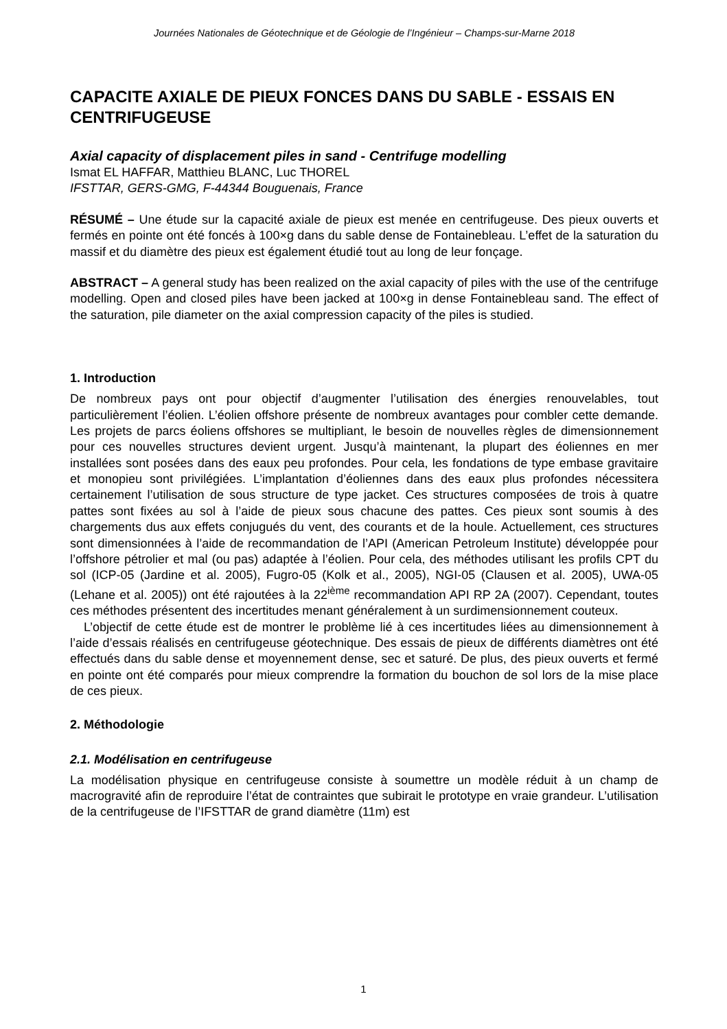Journées Nationales de Géotechnique et de Géologie de l’Ingénieur – Champs-sur-Marne 2018
CAPACITE AXIALE DE PIEUX FONCES DANS DU SABLE - ESSAIS EN CENTRIFUGEUSE
Axial capacity of displacement piles in sand - Centrifuge modelling
Ismat EL HAFFAR, Matthieu BLANC, Luc THOREL
IFSTTAR, GERS-GMG, F-44344 Bouguenais, France
RÉSUMÉ – Une étude sur la capacité axiale de pieux est menée en centrifugeuse. Des pieux ouverts et fermés en pointe ont été foncés à 100×g dans du sable dense de Fontainebleau. L’effet de la saturation du massif et du diamètre des pieux est également étudié tout au long de leur fonçage.
ABSTRACT – A general study has been realized on the axial capacity of piles with the use of the centrifuge modelling. Open and closed piles have been jacked at 100×g in dense Fontainebleau sand. The effect of the saturation, pile diameter on the axial compression capacity of the piles is studied.
1. Introduction
De nombreux pays ont pour objectif d’augmenter l’utilisation des énergies renouvelables, tout particulièrement l’éolien. L’éolien offshore présente de nombreux avantages pour combler cette demande. Les projets de parcs éoliens offshores se multipliant, le besoin de nouvelles règles de dimensionnement pour ces nouvelles structures devient urgent. Jusqu’à maintenant, la plupart des éoliennes en mer installées sont posées dans des eaux peu profondes. Pour cela, les fondations de type embase gravitaire et monopieu sont privilégiées. L’implantation d’éoliennes dans des eaux plus profondes nécessitera certainement l’utilisation de sous structure de type jacket. Ces structures composées de trois à quatre pattes sont fixées au sol à l’aide de pieux sous chacune des pattes. Ces pieux sont soumis à des chargements dus aux effets conjugués du vent, des courants et de la houle. Actuellement, ces structures sont dimensionnées à l’aide de recommandation de l’API (American Petroleum Institute) développée pour l’offshore pétrolier et mal (ou pas) adaptée à l’éolien. Pour cela, des méthodes utilisant les profils CPT du sol (ICP-05 (Jardine et al. 2005), Fugro-05 (Kolk et al., 2005), NGI-05 (Clausen et al. 2005), UWA-05 (Lehane et al. 2005)) ont été rajoutées à la 22<sup>ième</sup> recommandation API RP 2A (2007). Cependant, toutes ces méthodes présentent des incertitudes menant généralement à un surdimensionnement couteux.
L’objectif de cette étude est de montrer le problème lié à ces incertitudes liées au dimensionnement à l’aide d’essais réalisés en centrifugeuse géotechnique. Des essais de pieux de différents diamètres ont été effectués dans du sable dense et moyennement dense, sec et saturé. De plus, des pieux ouverts et fermé en pointe ont été comparés pour mieux comprendre la formation du bouchon de sol lors de la mise place de ces pieux.
2. Méthodologie
2.1. Modélisation en centrifugeuse
La modélisation physique en centrifugeuse consiste à soumettre un modèle réduit à un champ de macrogravité afin de reproduire l’état de contraintes que subirait le prototype en vraie grandeur. L’utilisation de la centrifugeuse de l’IFSTTAR de grand diamètre (11m) est
1